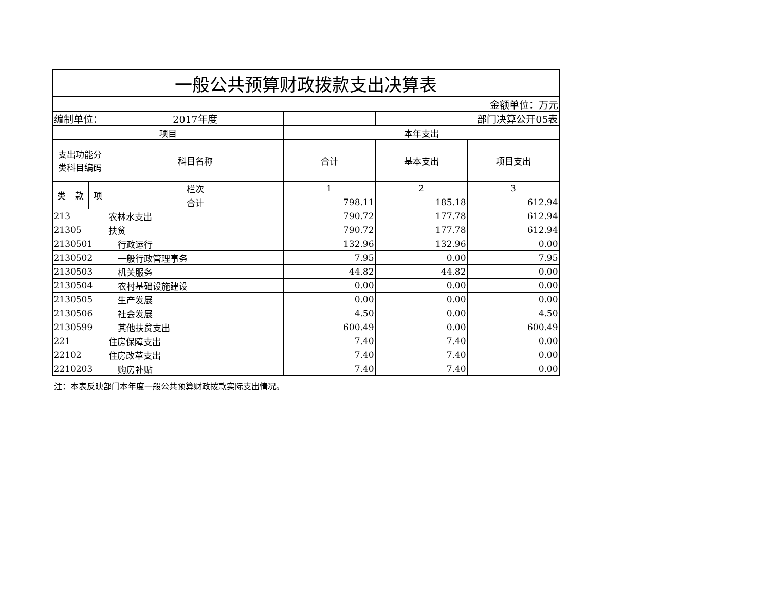| 一般公共预算财政拨款支出决算表 | | | | | | |
| 金额单位：万元 | | | | | | |
| 编制单位： | | | 2017年度 | | 部门决算公开05表 | |
| 项目 | | | | 本年支出 | | |
| 支出功能分类科目编码 | | | 科目名称 | 合计 | 基本支出 | 项目支出 |
| 类 | 款 | 项 | 栏次 | 1 | 2 | 3 |
| | | | 合计 | 798.11 | 185.18 | 612.94 |
| 213 | | | 农林水支出 | 790.72 | 177.78 | 612.94 |
| 21305 | | | 扶贫 | 790.72 | 177.78 | 612.94 |
| 2130501 | | | 行政运行 | 132.96 | 132.96 | 0.00 |
| 2130502 | | | 一般行政管理事务 | 7.95 | 0.00 | 7.95 |
| 2130503 | | | 机关服务 | 44.82 | 44.82 | 0.00 |
| 2130504 | | | 农村基础设施建设 | 0.00 | 0.00 | 0.00 |
| 2130505 | | | 生产发展 | 0.00 | 0.00 | 0.00 |
| 2130506 | | | 社会发展 | 4.50 | 0.00 | 4.50 |
| 2130599 | | | 其他扶贫支出 | 600.49 | 0.00 | 600.49 |
| 221 | | | 住房保障支出 | 7.40 | 7.40 | 0.00 |
| 22102 | | | 住房改革支出 | 7.40 | 7.40 | 0.00 |
| 2210203 | | | 购房补贴 | 7.40 | 7.40 | 0.00 |
注：本表反映部门本年度一般公共预算财政拨款实际支出情况。